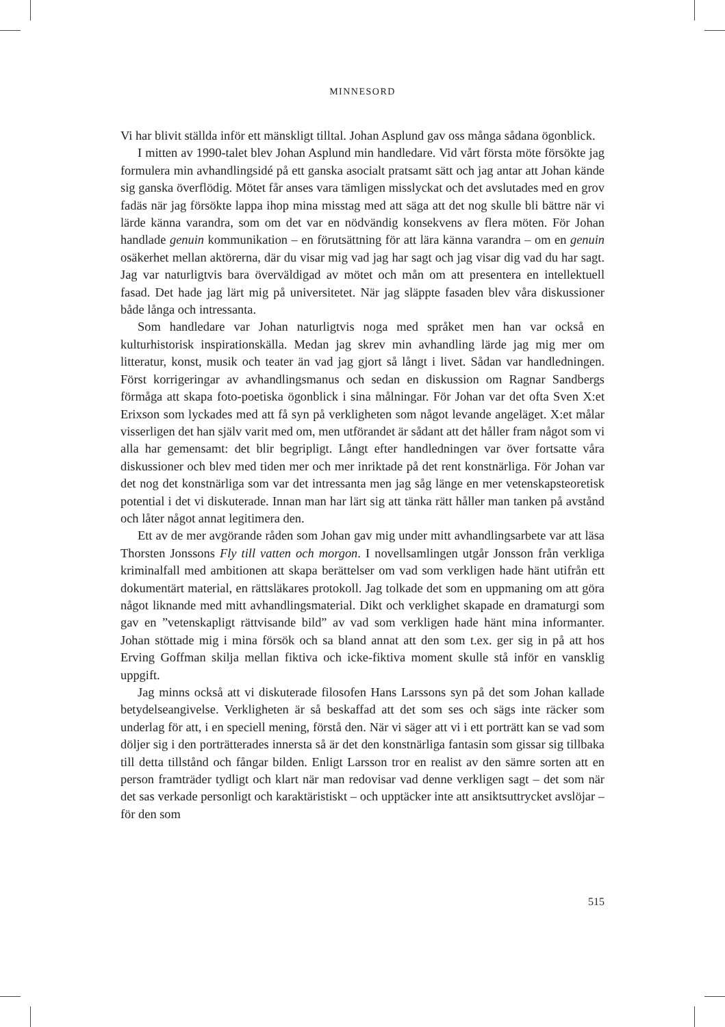MINNESORD
Vi har blivit ställda inför ett mänskligt tilltal. Johan Asplund gav oss många sådana ögonblick.
I mitten av 1990-talet blev Johan Asplund min handledare. Vid vårt första möte försökte jag formulera min avhandlingsidé på ett ganska asocialt pratsamt sätt och jag antar att Johan kände sig ganska överflödig. Mötet får anses vara tämligen misslyckat och det avslutades med en grov fadäs när jag försökte lappa ihop mina misstag med att säga att det nog skulle bli bättre när vi lärde känna varandra, som om det var en nödvändig konsekvens av flera möten. För Johan handlade genuin kommunikation – en förutsättning för att lära känna varandra – om en genuin osäkerhet mellan aktörerna, där du visar mig vad jag har sagt och jag visar dig vad du har sagt. Jag var naturligtvis bara överväldigad av mötet och mån om att presentera en intellektuell fasad. Det hade jag lärt mig på universitetet. När jag släppte fasaden blev våra diskussioner både långa och intressanta.
Som handledare var Johan naturligtvis noga med språket men han var också en kulturhistorisk inspirationskälla. Medan jag skrev min avhandling lärde jag mig mer om litteratur, konst, musik och teater än vad jag gjort så långt i livet. Sådan var handledningen. Först korrigeringar av avhandlingsmanus och sedan en diskussion om Ragnar Sandbergs förmåga att skapa foto-poetiska ögonblick i sina målningar. För Johan var det ofta Sven X:et Erixson som lyckades med att få syn på verkligheten som något levande angeläget. X:et målar visserligen det han själv varit med om, men utförandet är sådant att det håller fram något som vi alla har gemensamt: det blir begripligt. Långt efter handledningen var över fortsatte våra diskussioner och blev med tiden mer och mer inriktade på det rent konstnärliga. För Johan var det nog det konstnärliga som var det intressanta men jag såg länge en mer vetenskapsteoretisk potential i det vi diskuterade. Innan man har lärt sig att tänka rätt håller man tanken på avstånd och låter något annat legitimera den.
Ett av de mer avgörande råden som Johan gav mig under mitt avhandlingsarbete var att läsa Thorsten Jonssons Fly till vatten och morgon. I novellsamlingen utgår Jonsson från verkliga kriminalfall med ambitionen att skapa berättelser om vad som verkligen hade hänt utifrån ett dokumentärt material, en rättsläkares protokoll. Jag tolkade det som en uppmaning om att göra något liknande med mitt avhandlingsmaterial. Dikt och verklighet skapade en dramaturgi som gav en ”vetenskapligt rättvisande bild” av vad som verkligen hade hänt mina informanter. Johan stöttade mig i mina försök och sa bland annat att den som t.ex. ger sig in på att hos Erving Goffman skilja mellan fiktiva och icke-fiktiva moment skulle stå inför en vansklig uppgift.
Jag minns också att vi diskuterade filosofen Hans Larssons syn på det som Johan kallade betydelseangivelse. Verkligheten är så beskaffad att det som ses och sägs inte räcker som underlag för att, i en speciell mening, förstå den. När vi säger att vi i ett porträtt kan se vad som döljer sig i den porträtterades innersta så är det den konstnärliga fantasin som gissar sig tillbaka till detta tillstånd och fångar bilden. Enligt Larsson tror en realist av den sämre sorten att en person framträder tydligt och klart när man redovisar vad denne verkligen sagt – det som när det sas verkade personligt och karaktäristiskt – och upptäcker inte att ansiktsuttrycket avslöjar – för den som
515